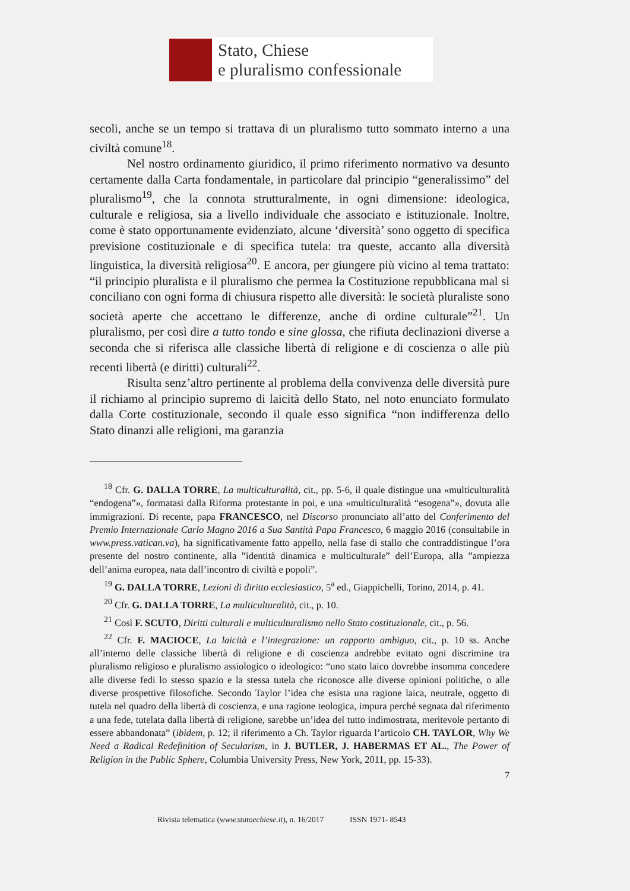Stato, Chiese
e pluralismo confessionale
secoli, anche se un tempo si trattava di un pluralismo tutto sommato interno a una civiltà comune<sup>18</sup>.
Nel nostro ordinamento giuridico, il primo riferimento normativo va desunto certamente dalla Carta fondamentale, in particolare dal principio “generalissimo” del pluralismo<sup>19</sup>, che la connota strutturalmente, in ogni dimensione: ideologica, culturale e religiosa, sia a livello individuale che associato e istituzionale. Inoltre, come è stato opportunamente evidenziato, alcune ‘diversità’ sono oggetto di specifica previsione costituzionale e di specifica tutela: tra queste, accanto alla diversità linguistica, la diversità religiosa<sup>20</sup>. E ancora, per giungere più vicino al tema trattato: “il principio pluralista e il pluralismo che permea la Costituzione repubblicana mal si conciliano con ogni forma di chiusura rispetto alle diversità: le società pluraliste sono società aperte che accettano le differenze, anche di ordine culturale”<sup>21</sup>. Un pluralismo, per così dire a tutto tondo e sine glossa, che rifiuta declinazioni diverse a seconda che si riferisca alle classiche libertà di religione e di coscienza o alle più recenti libertà (e diritti) culturali<sup>22</sup>.
Risulta senz’altro pertinente al problema della convivenza delle diversità pure il richiamo al principio supremo di laicità dello Stato, nel noto enunciato formulato dalla Corte costituzionale, secondo il quale esso significa “non indifferenza dello Stato dinanzi alle religioni, ma garanzia
<sup>18</sup> Cfr. G. DALLA TORRE, La multiculturalità, cit., pp. 5-6, il quale distingue una «multiculturalità “endogena”», formatasi dalla Riforma protestante in poi, e una «multiculturalità “esogena”», dovuta alle immigrazioni. Di recente, papa FRANCESCO, nel Discorso pronunciato all’atto del Conferimento del Premio Internazionale Carlo Magno 2016 a Sua Santità Papa Francesco, 6 maggio 2016 (consultabile in www.press.vatican.va), ha significativamente fatto appello, nella fase di stallo che contraddistingue l’ora presente del nostro continente, alla ”identità dinamica e multiculturale” dell’Europa, alla ”ampiezza dell’anima europea, nata dall’incontro di civiltà e popoli”.
<sup>19</sup> G. DALLA TORRE, Lezioni di diritto ecclesiastico, 5<sup>a</sup> ed., Giappichelli, Torino, 2014, p. 41.
<sup>20</sup> Cfr. G. DALLA TORRE, La multiculturalità, cit., p. 10.
<sup>21</sup> Così F. SCUTO, Diritti culturali e multiculturalismo nello Stato costituzionale, cit., p. 56.
<sup>22</sup> Cfr. F. MACIOCE, La laicità e l’integrazione: un rapporto ambiguo, cit., p. 10 ss. Anche all’interno delle classiche libertà di religione e di coscienza andrebbe evitato ogni discrimine tra pluralismo religioso e pluralismo assiologico o ideologico: “uno stato laico dovrebbe insomma concedere alle diverse fedi lo stesso spazio e la stessa tutela che riconosce alle diverse opinioni politiche, o alle diverse prospettive filosofiche. Secondo Taylor l’idea che esista una ragione laica, neutrale, oggetto di tutela nel quadro della libertà di coscienza, e una ragione teologica, impura perché segnata dal riferimento a una fede, tutelata dalla libertà di religione, sarebbe un’idea del tutto indimostrata, meritevole pertanto di essere abbandonata” (ibidem, p. 12; il riferimento a Ch. Taylor riguarda l’articolo CH. TAYLOR, Why We Need a Radical Redefinition of Secularism, in J. BUTLER, J. HABERMAS ET AL., The Power of Religion in the Public Sphere, Columbia University Press, New York, 2011, pp. 15-33).
7
Rivista telematica (www.statoechiese.it), n. 16/2017 ISSN 1971- 8543